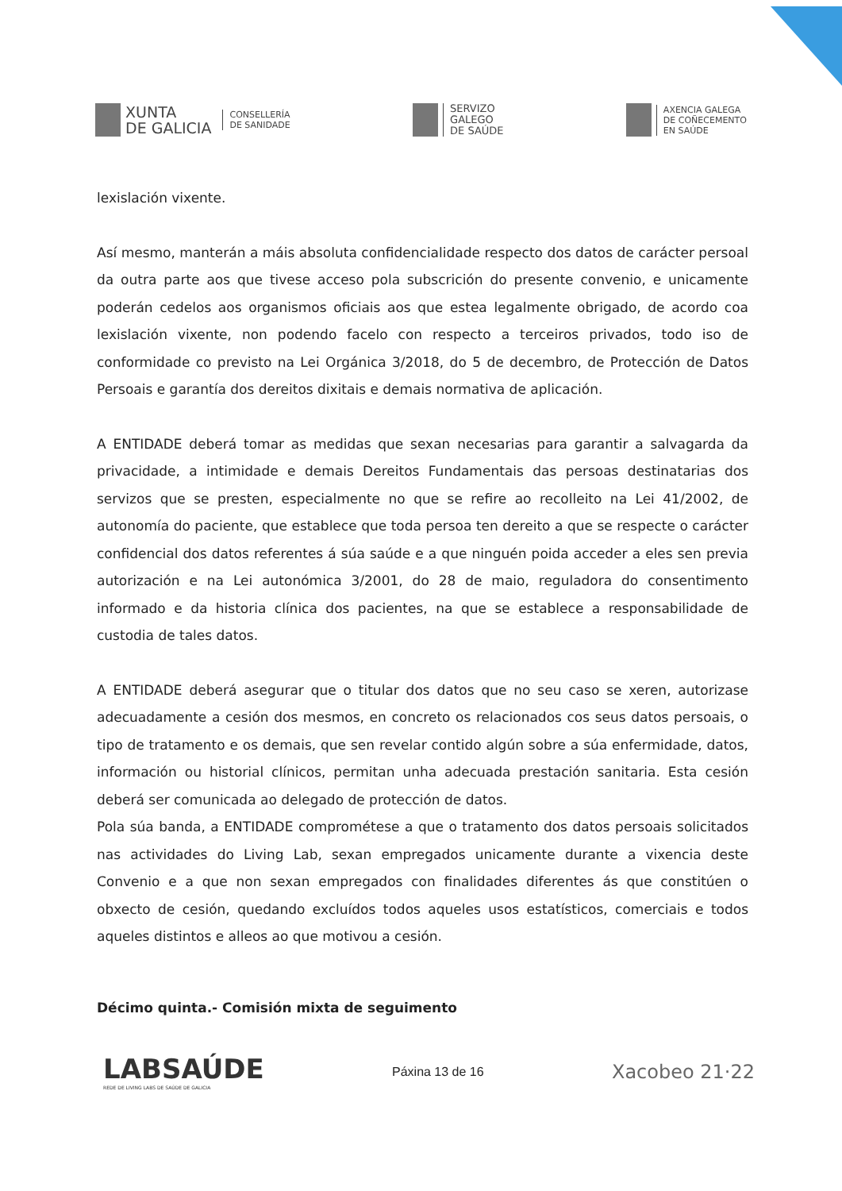XUNTA
DE GALICIA
CONSELLERÍA
DE SANIDADE
SERVIZO
GALEGO
DE SAÚDE
AXENCIA GALEGA
DE COÑECEMENTO
EN SAÚDE
lexislación vixente.
Así mesmo, manterán a máis absoluta confidencialidade respecto dos datos de carácter persoal da outra parte aos que tivese acceso pola subscrición do presente convenio, e unicamente poderán cedelos aos organismos oficiais aos que estea legalmente obrigado, de acordo coa lexislación vixente, non podendo facelo con respecto a terceiros privados, todo iso de conformidade co previsto na Lei Orgánica 3/2018, do 5 de decembro, de Protección de Datos Persoais e garantía dos dereitos dixitais e demais normativa de aplicación.
A ENTIDADE deberá tomar as medidas que sexan necesarias para garantir a salvagarda da privacidade, a intimidade e demais Dereitos Fundamentais das persoas destinatarias dos servizos que se presten, especialmente no que se refire ao recolleito na Lei 41/2002, de autonomía do paciente, que establece que toda persoa ten dereito a que se respecte o carácter confidencial dos datos referentes á súa saúde e a que ninguén poida acceder a eles sen previa autorización e na Lei autonómica 3/2001, do 28 de maio, reguladora do consentimento informado e da historia clínica dos pacientes, na que se establece a responsabilidade de custodia de tales datos.
A ENTIDADE deberá asegurar que o titular dos datos que no seu caso se xeren, autorizase adecuadamente a cesión dos mesmos, en concreto os relacionados cos seus datos persoais, o tipo de tratamento e os demais, que sen revelar contido algún sobre a súa enfermidade, datos, información ou historial clínicos, permitan unha adecuada prestación sanitaria. Esta cesión deberá ser comunicada ao delegado de protección de datos.
Pola súa banda, a ENTIDADE comprométese a que o tratamento dos datos persoais solicitados nas actividades do Living Lab, sexan empregados unicamente durante a vixencia deste Convenio e a que non sexan empregados con finalidades diferentes ás que constitúen o obxecto de cesión, quedando excluídos todos aqueles usos estatísticos, comerciais e todos aqueles distintos e alleos ao que motivou a cesión.
Décimo quinta.- Comisión mixta de seguimento
LABSAÚDE
REDE DE LIVING LABS DE SAÚDE DE GALICIA
Páxina 13 de 16
Xacobeo 21·22